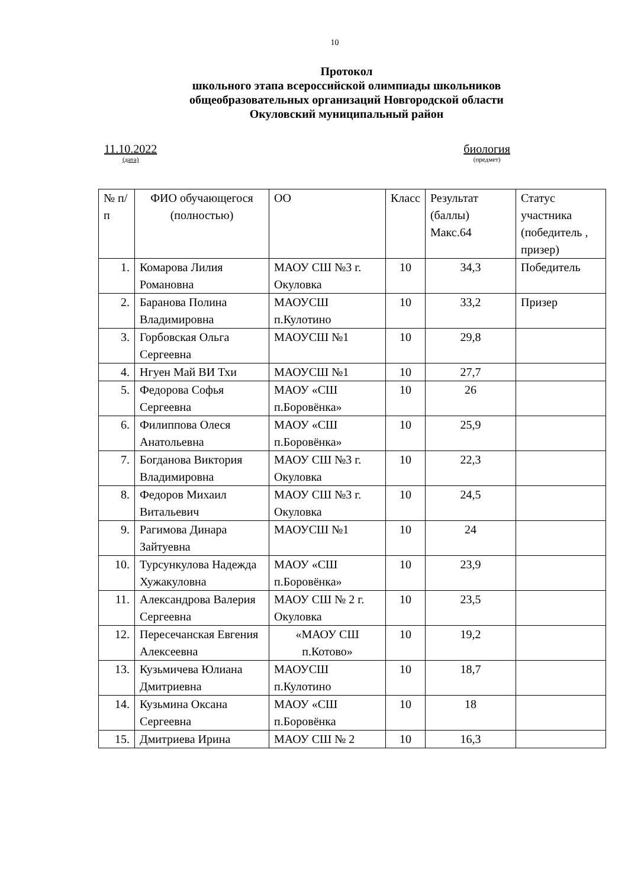10
Протокол
школьного этапа всероссийской олимпиады школьников
общеобразовательных организаций Новгородской области
Окуловский муниципальный район
11.10.2022
(дата)
биология
(предмет)
| № п/п | ФИО обучающегося (полностью) | ОО | Класс | Результат (баллы) Макс.64 | Статус участника (победитель , призер) |
| 1. | Комарова Лилия Романовна | МАОУ СШ №3 г. Окуловка | 10 | 34,3 | Победитель |
| 2. | Баранова Полина Владимировна | МАОУСШ п.Кулотино | 10 | 33,2 | Призер |
| 3. | Горбовская Ольга Сергеевна | МАОУСШ №1 | 10 | 29,8 | |
| 4. | Нгуен Май ВИ Тхи | МАОУСШ №1 | 10 | 27,7 | |
| 5. | Федорова Софья Сергеевна | МАОУ «СШ п.Боровёнка» | 10 | 26 | |
| 6. | Филиппова Олеся Анатольевна | МАОУ «СШ п.Боровёнка» | 10 | 25,9 | |
| 7. | Богданова Виктория Владимировна | МАОУ СШ №3 г. Окуловка | 10 | 22,3 | |
| 8. | Федоров Михаил Витальевич | МАОУ СШ №3 г. Окуловка | 10 | 24,5 | |
| 9. | Рагимова Динара Зайтуевна | МАОУСШ №1 | 10 | 24 | |
| 10. | Турсункулова Надежда Хужакуловна | МАОУ «СШ п.Боровёнка» | 10 | 23,9 | |
| 11. | Александрова Валерия Сергеевна | МАОУ СШ № 2 г. Окуловка | 10 | 23,5 | |
| 12. | Пересечанская Евгения Алексеевна | «МАОУ СШ п.Котово» | 10 | 19,2 | |
| 13. | Кузьмичева Юлиана Дмитриевна | МАОУСШ п.Кулотино | 10 | 18,7 | |
| 14. | Кузьмина Оксана Сергеевна | МАОУ «СШ п.Боровёнка | 10 | 18 | |
| 15. | Дмитриева Ирина | МАОУ СШ № 2 | 10 | 16,3 | |